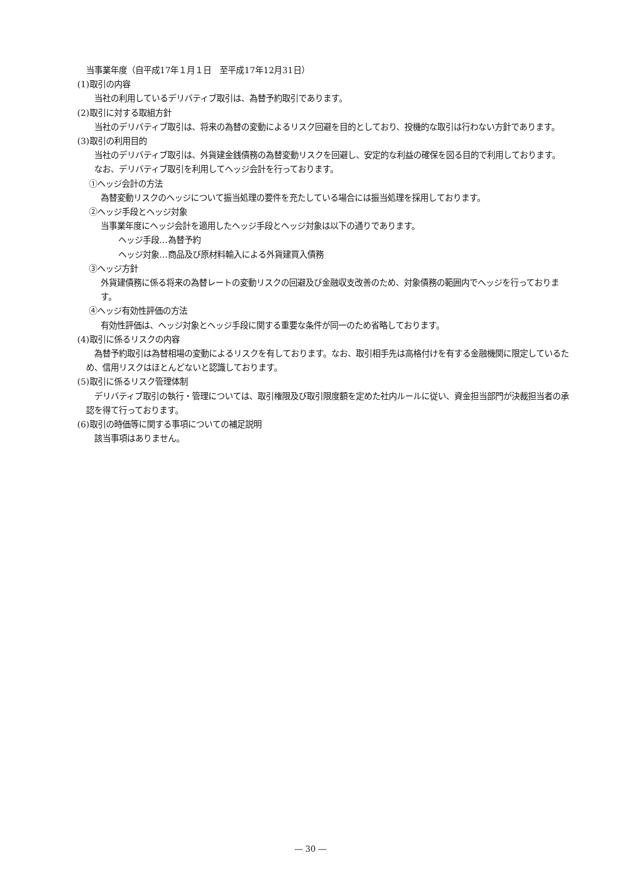当事業年度（自平成17年１月１日　至平成17年12月31日）
(1)取引の内容
　当社の利用しているデリバティブ取引は、為替予約取引であります。
(2)取引に対する取組方針
　当社のデリバティブ取引は、将来の為替の変動によるリスク回避を目的としており、投機的な取引は行わない方針であります。
(3)取引の利用目的
　当社のデリバティブ取引は、外貨建金銭債務の為替変動リスクを回避し、安定的な利益の確保を図る目的で利用しております。
　なお、デリバティブ取引を利用してヘッジ会計を行っております。
①ヘッジ会計の方法
為替変動リスクのヘッジについて振当処理の要件を充たしている場合には振当処理を採用しております。
②ヘッジ手段とヘッジ対象
当事業年度にヘッジ会計を適用したヘッジ手段とヘッジ対象は以下の通りであります。
ヘッジ手段…為替予約
ヘッジ対象…商品及び原材料輸入による外貨建買入債務
③ヘッジ方針
外貨建債務に係る将来の為替レートの変動リスクの回避及び金融収支改善のため、対象債務の範囲内でヘッジを行っております。
④ヘッジ有効性評価の方法
有効性評価は、ヘッジ対象とヘッジ手段に関する重要な条件が同一のため省略しております。
(4)取引に係るリスクの内容
　為替予約取引は為替相場の変動によるリスクを有しております。なお、取引相手先は高格付けを有する金融機関に限定しているため、信用リスクはほとんどないと認識しております。
(5)取引に係るリスク管理体制
　デリバティブ取引の執行・管理については、取引権限及び取引限度額を定めた社内ルールに従い、資金担当部門が決裁担当者の承認を得て行っております。
(6)取引の時価等に関する事項についての補足説明
　該当事項はありません。
― 30 ―